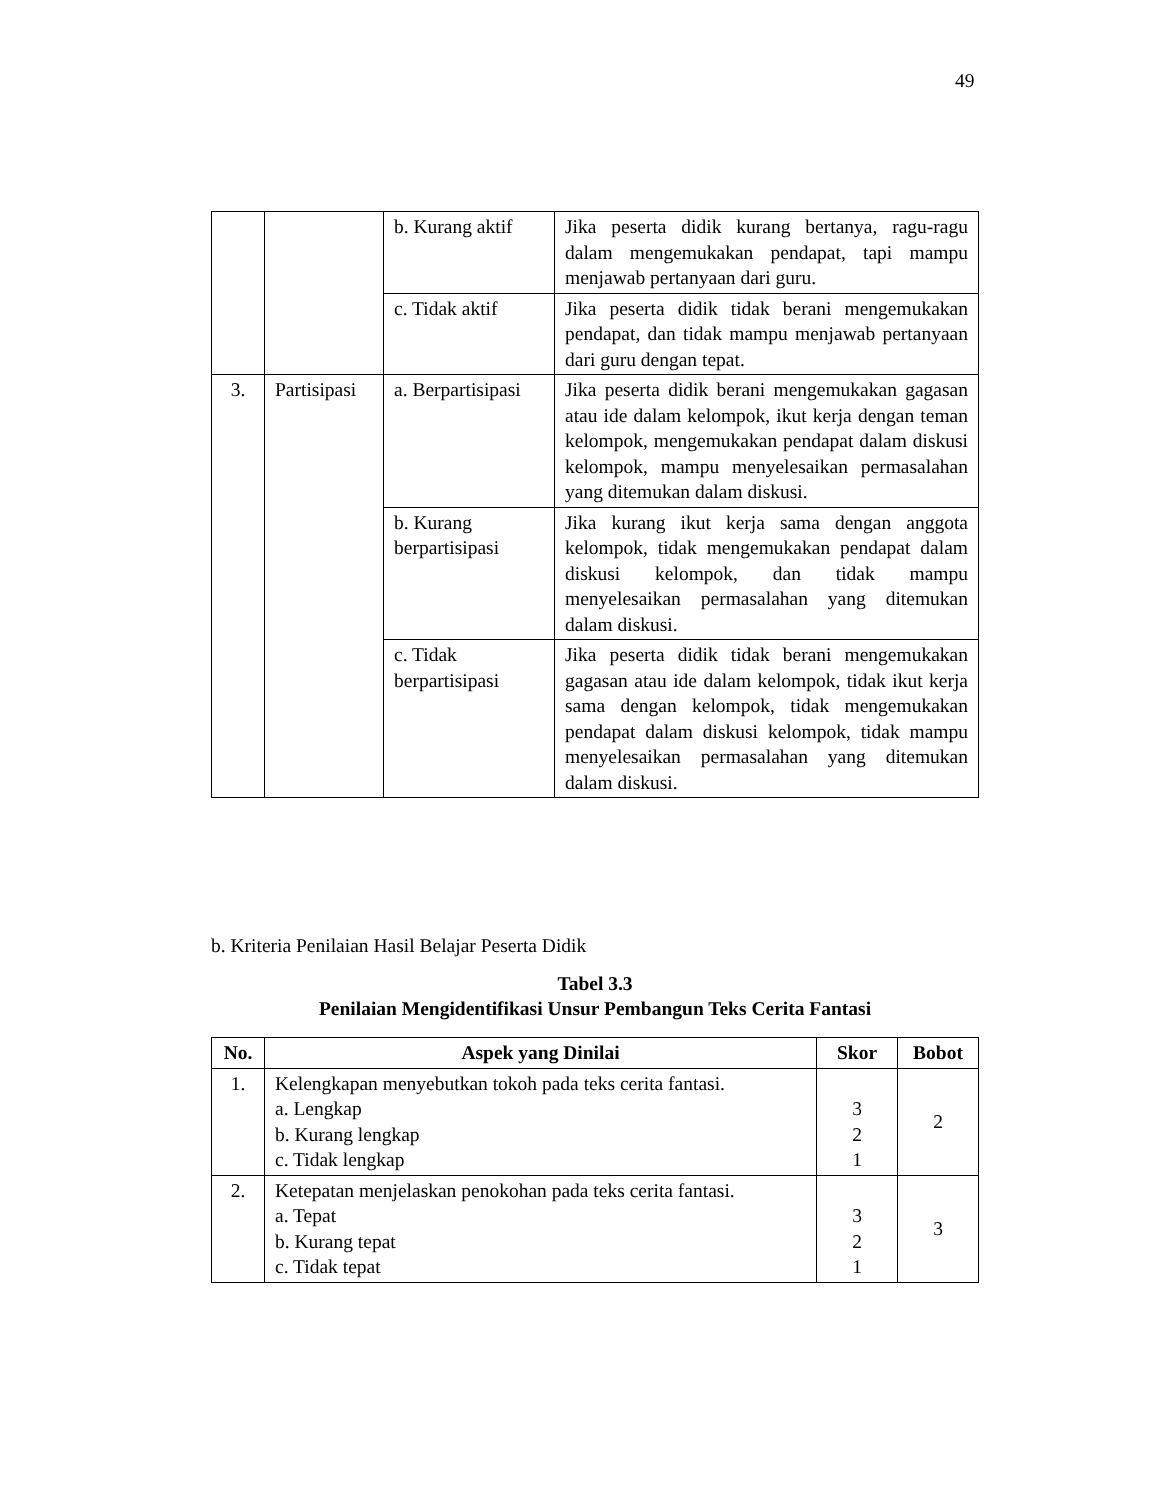49
| | | b. Kurang aktif | Jika peserta didik kurang bertanya, ragu-ragu dalam mengemukakan pendapat, tapi mampu menjawab pertanyaan dari guru. |
| | | c. Tidak aktif | Jika peserta didik tidak berani mengemukakan pendapat, dan tidak mampu menjawab pertanyaan dari guru dengan tepat. |
| 3. | Partisipasi | a. Berpartisipasi | Jika peserta didik berani mengemukakan gagasan atau ide dalam kelompok, ikut kerja dengan teman kelompok, mengemukakan pendapat dalam diskusi kelompok, mampu menyelesaikan permasalahan yang ditemukan dalam diskusi. |
| | | b. Kurang berpartisipasi | Jika kurang ikut kerja sama dengan anggota kelompok, tidak mengemukakan pendapat dalam diskusi kelompok, dan tidak mampu menyelesaikan permasalahan yang ditemukan dalam diskusi. |
| | | c. Tidak berpartisipasi | Jika peserta didik tidak berani mengemukakan gagasan atau ide dalam kelompok, tidak ikut kerja sama dengan kelompok, tidak mengemukakan pendapat dalam diskusi kelompok, tidak mampu menyelesaikan permasalahan yang ditemukan dalam diskusi. |
b. Kriteria Penilaian Hasil Belajar Peserta Didik
Tabel 3.3
Penilaian Mengidentifikasi Unsur Pembangun Teks Cerita Fantasi
| No. | Aspek yang Dinilai | Skor | Bobot |
| --- | --- | --- | --- |
| 1. | Kelengkapan menyebutkan tokoh pada teks cerita fantasi. a. Lengkap b. Kurang lengkap c. Tidak lengkap | 3 2 1 | 2 |
| 2. | Ketepatan menjelaskan penokohan pada teks cerita fantasi. a. Tepat b. Kurang tepat c. Tidak tepat | 3 2 1 | 3 |